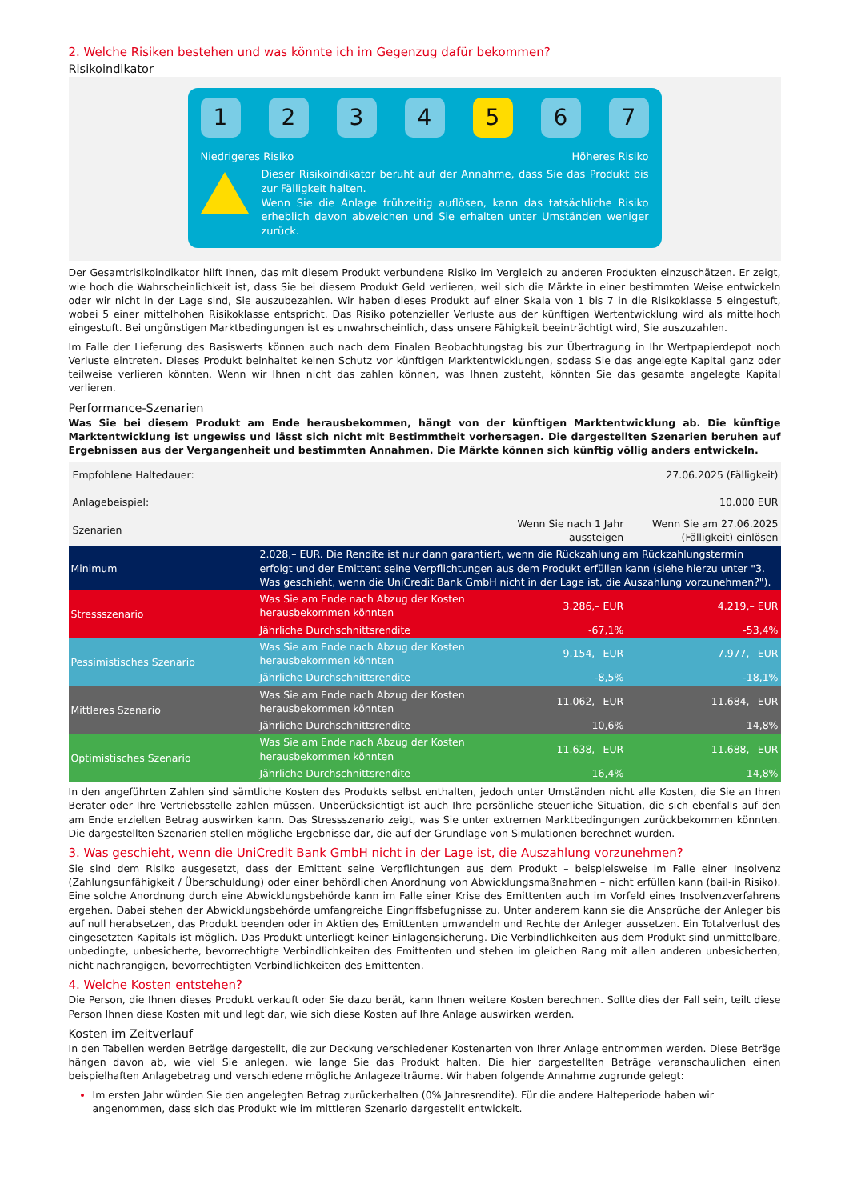2. Welche Risiken bestehen und was könnte ich im Gegenzug dafür bekommen?
Risikoindikator
1 2 3 4 5 6 7
Niedrigeres Risiko Höheres Risiko
Dieser Risikoindikator beruht auf der Annahme, dass Sie das Produkt bis zur Fälligkeit halten.
Wenn Sie die Anlage frühzeitig auflösen, kann das tatsächliche Risiko erheblich davon abweichen und Sie erhalten unter Umständen weniger zurück.
Der Gesamtrisikoindikator hilft Ihnen, das mit diesem Produkt verbundene Risiko im Vergleich zu anderen Produkten einzuschätzen. Er zeigt, wie hoch die Wahrscheinlichkeit ist, dass Sie bei diesem Produkt Geld verlieren, weil sich die Märkte in einer bestimmten Weise entwickeln oder wir nicht in der Lage sind, Sie auszubezahlen. Wir haben dieses Produkt auf einer Skala von 1 bis 7 in die Risikoklasse 5 eingestuft, wobei 5 einer mittelhohen Risikoklasse entspricht. Das Risiko potenzieller Verluste aus der künftigen Wertentwicklung wird als mittelhoch eingestuft. Bei ungünstigen Marktbedingungen ist es unwahrscheinlich, dass unsere Fähigkeit beeinträchtigt wird, Sie auszuzahlen.
Im Falle der Lieferung des Basiswerts können auch nach dem Finalen Beobachtungstag bis zur Übertragung in Ihr Wertpapierdepot noch Verluste eintreten. Dieses Produkt beinhaltet keinen Schutz vor künftigen Marktentwicklungen, sodass Sie das angelegte Kapital ganz oder teilweise verlieren könnten. Wenn wir Ihnen nicht das zahlen können, was Ihnen zusteht, könnten Sie das gesamte angelegte Kapital verlieren.
Performance-Szenarien
Was Sie bei diesem Produkt am Ende herausbekommen, hängt von der künftigen Marktentwicklung ab. Die künftige Marktentwicklung ist ungewiss und lässt sich nicht mit Bestimmtheit vorhersagen. Die dargestellten Szenarien beruhen auf Ergebnissen aus der Vergangenheit und bestimmten Annahmen. Die Märkte können sich künftig völlig anders entwickeln.
| Empfohlene Haltedauer: | | | 27.06.2025 (Fälligkeit) |
| Anlagebeispiel: | | | 10.000 EUR |
| Szenarien | | Wenn Sie nach 1 Jahr aussteigen | Wenn Sie am 27.06.2025 (Fälligkeit) einlösen |
| Minimum | 2.028,– EUR. Die Rendite ist nur dann garantiert, wenn die Rückzahlung am Rückzahlungstermin erfolgt und der Emittent seine Verpflichtungen aus dem Produkt erfüllen kann (siehe hierzu unter "3. Was geschieht, wenn die UniCredit Bank GmbH nicht in der Lage ist, die Auszahlung vorzunehmen?"). | | |
| Stressszenario | Was Sie am Ende nach Abzug der Kosten herausbekommen könnten | 3.286,– EUR | 4.219,– EUR |
| | Jährliche Durchschnittsrendite | -67,1% | -53,4% |
| Pessimistisches Szenario | Was Sie am Ende nach Abzug der Kosten herausbekommen könnten | 9.154,– EUR | 7.977,– EUR |
| | Jährliche Durchschnittsrendite | -8,5% | -18,1% |
| Mittleres Szenario | Was Sie am Ende nach Abzug der Kosten herausbekommen könnten | 11.062,– EUR | 11.684,– EUR |
| | Jährliche Durchschnittsrendite | 10,6% | 14,8% |
| Optimistisches Szenario | Was Sie am Ende nach Abzug der Kosten herausbekommen könnten | 11.638,– EUR | 11.688,– EUR |
| | Jährliche Durchschnittsrendite | 16,4% | 14,8% |
In den angeführten Zahlen sind sämtliche Kosten des Produkts selbst enthalten, jedoch unter Umständen nicht alle Kosten, die Sie an Ihren Berater oder Ihre Vertriebsstelle zahlen müssen. Unberücksichtigt ist auch Ihre persönliche steuerliche Situation, die sich ebenfalls auf den am Ende erzielten Betrag auswirken kann. Das Stressszenario zeigt, was Sie unter extremen Marktbedingungen zurückbekommen könnten. Die dargestellten Szenarien stellen mögliche Ergebnisse dar, die auf der Grundlage von Simulationen berechnet wurden.
3. Was geschieht, wenn die UniCredit Bank GmbH nicht in der Lage ist, die Auszahlung vorzunehmen?
Sie sind dem Risiko ausgesetzt, dass der Emittent seine Verpflichtungen aus dem Produkt – beispielsweise im Falle einer Insolvenz (Zahlungsunfähigkeit / Überschuldung) oder einer behördlichen Anordnung von Abwicklungsmaßnahmen – nicht erfüllen kann (bail-in Risiko). Eine solche Anordnung durch eine Abwicklungsbehörde kann im Falle einer Krise des Emittenten auch im Vorfeld eines Insolvenzverfahrens ergehen. Dabei stehen der Abwicklungsbehörde umfangreiche Eingriffsbefugnisse zu. Unter anderem kann sie die Ansprüche der Anleger bis auf null herabsetzen, das Produkt beenden oder in Aktien des Emittenten umwandeln und Rechte der Anleger aussetzen. Ein Totalverlust des eingesetzten Kapitals ist möglich. Das Produkt unterliegt keiner Einlagensicherung. Die Verbindlichkeiten aus dem Produkt sind unmittelbare, unbedingte, unbesicherte, bevorrechtigte Verbindlichkeiten des Emittenten und stehen im gleichen Rang mit allen anderen unbesicherten, nicht nachrangigen, bevorrechtigten Verbindlichkeiten des Emittenten.
4. Welche Kosten entstehen?
Die Person, die Ihnen dieses Produkt verkauft oder Sie dazu berät, kann Ihnen weitere Kosten berechnen. Sollte dies der Fall sein, teilt diese Person Ihnen diese Kosten mit und legt dar, wie sich diese Kosten auf Ihre Anlage auswirken werden.
Kosten im Zeitverlauf
In den Tabellen werden Beträge dargestellt, die zur Deckung verschiedener Kostenarten von Ihrer Anlage entnommen werden. Diese Beträge hängen davon ab, wie viel Sie anlegen, wie lange Sie das Produkt halten. Die hier dargestellten Beträge veranschaulichen einen beispielhaften Anlagebetrag und verschiedene mögliche Anlagezeiträume. Wir haben folgende Annahme zugrunde gelegt:
Im ersten Jahr würden Sie den angelegten Betrag zurückerhalten (0% Jahresrendite). Für die andere Halteperiode haben wir angenommen, dass sich das Produkt wie im mittleren Szenario dargestellt entwickelt.